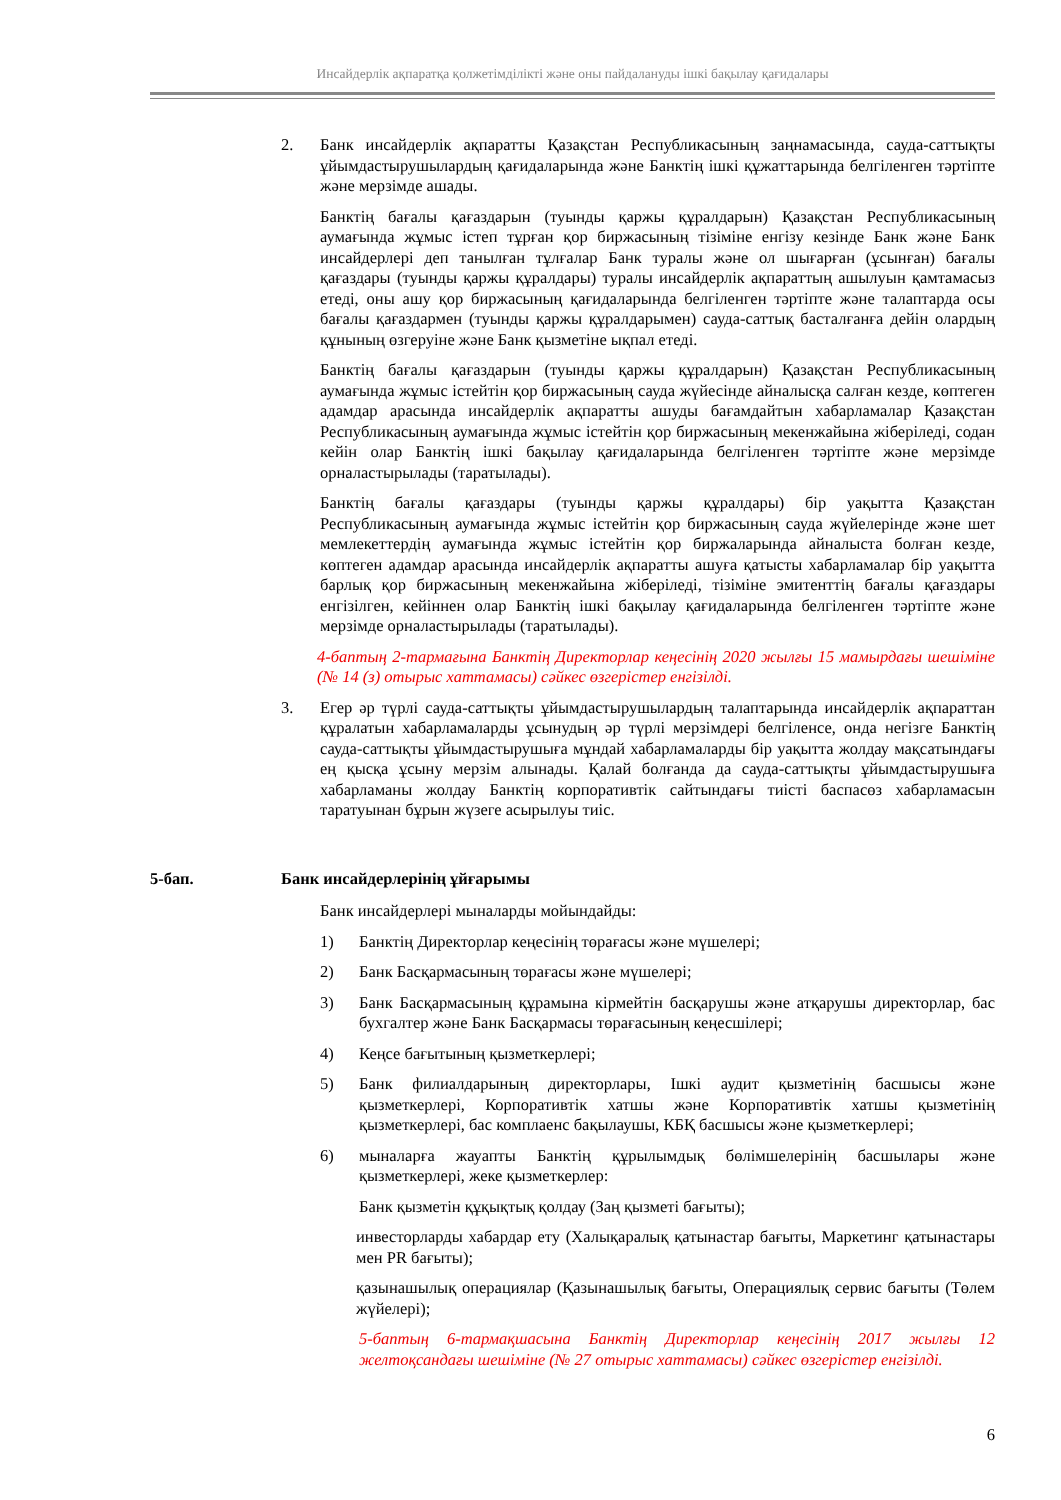Инсайдерлік ақпаратқа қолжетімділікті және оны пайдалануды ішкі бақылау қағидалары
2. Банк инсайдерлік ақпаратты Қазақстан Республикасының заңнамасында, сауда-саттықты ұйымдастырушылардың қағидаларында және Банктің ішкі құжаттарында белгіленген тәртіпте және мерзімде ашады.
Банктің бағалы қағаздарын (туынды қаржы құралдарын) Қазақстан Республикасының аумағында жұмыс істеп тұрған қор биржасының тізіміне енгізу кезінде Банк және Банк инсайдерлері деп танылған тұлғалар Банк туралы және ол шығарған (ұсынған) бағалы қағаздары (туынды қаржы құралдары) туралы инсайдерлік ақпараттың ашылуын қамтамасыз етеді, оны ашу қор биржасының қағидаларында белгіленген тәртіпте және талаптарда осы бағалы қағаздармен (туынды қаржы құралдарымен) сауда-саттық басталғанға дейін олардың құнының өзгеруіне және Банк қызметіне ықпал етеді.
Банктің бағалы қағаздарын (туынды қаржы құралдарын) Қазақстан Республикасының аумағында жұмыс істейтін қор биржасының сауда жүйесінде айналысқа салған кезде, көптеген адамдар арасында инсайдерлік ақпаратты ашуды бағамдайтын хабарламалар Қазақстан Республикасының аумағында жұмыс істейтін қор биржасының мекенжайына жіберіледі, содан кейін олар Банктің ішкі бақылау қағидаларында белгіленген тәртіпте және мерзімде орналастырылады (таратылады).
Банктің бағалы қағаздары (туынды қаржы құралдары) бір уақытта Қазақстан Республикасының аумағында жұмыс істейтін қор биржасының сауда жүйелерінде және шет мемлекеттердің аумағында жұмыс істейтін қор биржаларында айналыста болған кезде, көптеген адамдар арасында инсайдерлік ақпаратты ашуға қатысты хабарламалар бір уақытта барлық қор биржасының мекенжайына жіберіледі, тізіміне эмитенттің бағалы қағаздары енгізілген, кейіннен олар Банктің ішкі бақылау қағидаларында белгіленген тәртіпте және мерзімде орналастырылады (таратылады).
4-баптың 2-тармағына Банктің Директорлар кеңесінің 2020 жылғы 15 мамырдағы шешіміне (№ 14 (з) отырыс хаттамасы) сәйкес өзгерістер енгізілді.
3. Егер әр түрлі сауда-саттықты ұйымдастырушылардың талаптарында инсайдерлік ақпараттан құралатын хабарламаларды ұсынудың әр түрлі мерзімдері белгіленсе, онда негізге Банктің сауда-саттықты ұйымдастырушыға мұндай хабарламаларды бір уақытта жолдау мақсатындағы ең қысқа ұсыну мерзім алынады. Қалай болғанда да сауда-саттықты ұйымдастырушыға хабарламаны жолдау Банктің корпоративтік сайтындағы тиісті баспасөз хабарламасын таратуынан бұрын жүзеге асырылуы тиіс.
5-бап. Банк инсайдерлерінің ұйғарымы
Банк инсайдерлері мыналарды мойындайды:
1) Банктің Директорлар кеңесінің төрағасы және мүшелері;
2) Банк Басқармасының төрағасы және мүшелері;
3) Банк Басқармасының құрамына кірмейтін басқарушы және атқарушы директорлар, бас бухгалтер және Банк Басқармасы төрағасының кеңесшілері;
4) Кеңсе бағытының қызметкерлері;
5) Банк филиалдарының директорлары, Ішкі аудит қызметінің басшысы және қызметкерлері, Корпоративтік хатшы және Корпоративтік хатшы қызметінің қызметкерлері, бас комплаенс бақылаушы, КБҚ басшысы және қызметкерлері;
6) мыналарға жауапты Банктің құрылымдық бөлімшелерінің басшылары және қызметкерлері, жеке қызметкерлер:
Банк қызметін құқықтық қолдау (Заң қызметі бағыты);
инвесторларды хабардар ету (Халықаралық қатынастар бағыты, Маркетинг қатынастары мен PR бағыты);
қазынашылық операциялар (Қазынашылық бағыты, Операциялық сервис бағыты (Төлем жүйелері);
5-баптың 6-тармақшасына Банктің Директорлар кеңесінің 2017 жылғы 12 желтоқсандағы шешіміне (№ 27 отырыс хаттамасы) сәйкес өзгерістер енгізілді.
6